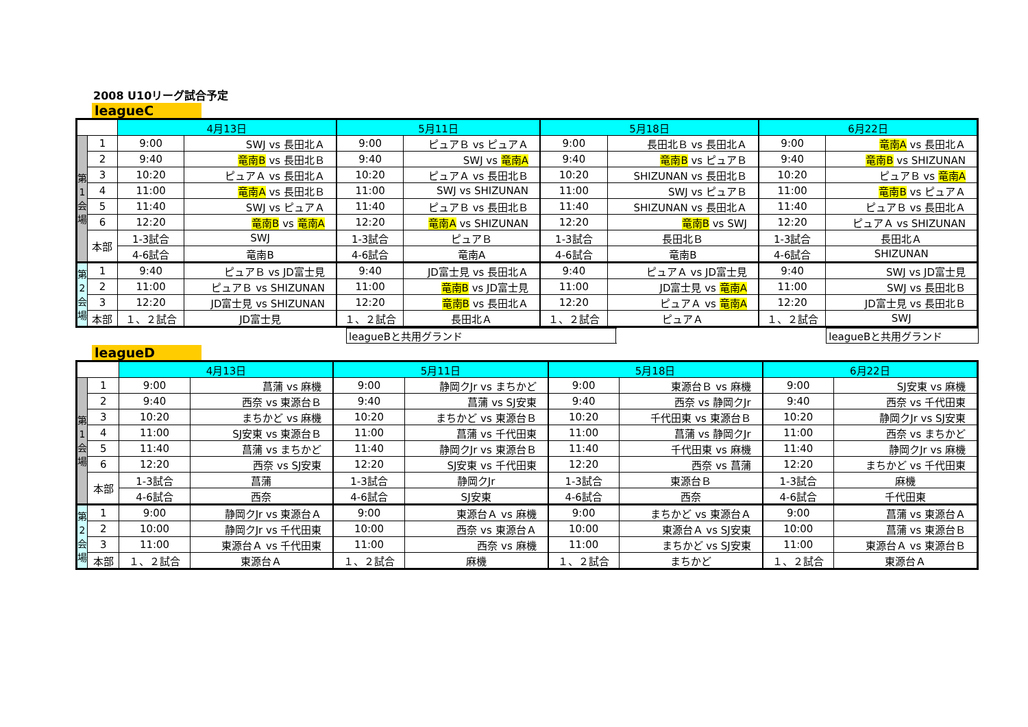2008 U10リーグ試合予定
leagueC
| | | 4月13日 | | 5月11日 | | 5月18日 | | 6月22日 | |
| --- | --- | --- | --- | --- | --- | --- | --- | --- | --- |
| 第 1 会 場 | 1 | 9:00 | SWJ vs 長田北Ａ | 9:00 | ピュアＢ vs ピュアＡ | 9:00 | 長田北Ｂ vs 長田北Ａ | 9:00 | 竜南A vs 長田北Ａ |
| | 2 | 9:40 | 竜南B vs 長田北Ｂ | 9:40 | SWJ vs 竜南A | 9:40 | 竜南B vs ピュアＢ | 9:40 | 竜南B vs SHIZUNAN |
| | 3 | 10:20 | ピュアＡ vs 長田北Ａ | 10:20 | ピュアＡ vs 長田北Ｂ | 10:20 | SHIZUNAN vs 長田北Ｂ | 10:20 | ピュアＢ vs 竜南A |
| | 4 | 11:00 | 竜南A vs 長田北Ｂ | 11:00 | SWJ vs SHIZUNAN | 11:00 | SWJ vs ピュアＢ | 11:00 | 竜南B vs ピュアＡ |
| | 5 | 11:40 | SWJ vs ピュアＡ | 11:40 | ピュアＢ vs 長田北Ｂ | 11:40 | SHIZUNAN vs 長田北Ａ | 11:40 | ピュアＢ vs 長田北Ａ |
| | 6 | 12:20 | 竜南B vs 竜南A | 12:20 | 竜南A vs SHIZUNAN | 12:20 | 竜南B vs SWJ | 12:20 | ピュアＡ vs SHIZUNAN |
| | 本部 | 1-3試合 | SWJ | 1-3試合 | ピュアＢ | 1-3試合 | 長田北Ｂ | 1-3試合 | 長田北Ａ |
| | | 4-6試合 | 竜南B | 4-6試合 | 竜南A | 4-6試合 | 竜南B | 4-6試合 | SHIZUNAN |
| 第 2 会 場 | 1 | 9:40 | ピュアＢ vs JD富士見 | 9:40 | JD富士見 vs 長田北Ａ | 9:40 | ピュアＡ vs JD富士見 | 9:40 | SWJ vs JD富士見 |
| | 2 | 11:00 | ピュアＢ vs SHIZUNAN | 11:00 | 竜南B vs JD富士見 | 11:00 | JD富士見 vs 竜南A | 11:00 | SWJ vs 長田北Ｂ |
| | 3 | 12:20 | JD富士見 vs SHIZUNAN | 12:20 | 竜南B vs 長田北Ａ | 12:20 | ピュアＡ vs 竜南A | 12:20 | JD富士見 vs 長田北Ｂ |
| | 本部 | １、２試合 | JD富士見 | １、２試合 | 長田北Ａ | １、２試合 | ピュアＡ | １、２試合 | SWJ |
| | leagueBと共用グランド | | leagueBと共用グランド |
leagueD
| | | 4月13日 | | 5月11日 | | 5月18日 | | 6月22日 | |
| --- | --- | --- | --- | --- | --- | --- | --- | --- | --- |
| 第 1 会 場 | 1 | 9:00 | 菖蒲 vs 麻機 | 9:00 | 静岡クJr vs まちかど | 9:00 | 東源台Ｂ vs 麻機 | 9:00 | SJ安東 vs 麻機 |
| | 2 | 9:40 | 西奈 vs 東源台Ｂ | 9:40 | 菖蒲 vs SJ安東 | 9:40 | 西奈 vs 静岡クJr | 9:40 | 西奈 vs 千代田東 |
| | 3 | 10:20 | まちかど vs 麻機 | 10:20 | まちかど vs 東源台Ｂ | 10:20 | 千代田東 vs 東源台Ｂ | 10:20 | 静岡クJr vs SJ安東 |
| | 4 | 11:00 | SJ安東 vs 東源台Ｂ | 11:00 | 菖蒲 vs 千代田東 | 11:00 | 菖蒲 vs 静岡クJr | 11:00 | 西奈 vs まちかど |
| | 5 | 11:40 | 菖蒲 vs まちかど | 11:40 | 静岡クJr vs 東源台Ｂ | 11:40 | 千代田東 vs 麻機 | 11:40 | 静岡クJr vs 麻機 |
| | 6 | 12:20 | 西奈 vs SJ安東 | 12:20 | SJ安東 vs 千代田東 | 12:20 | 西奈 vs 菖蒲 | 12:20 | まちかど vs 千代田東 |
| | 本部 | 1-3試合 | 菖蒲 | 1-3試合 | 静岡クJr | 1-3試合 | 東源台Ｂ | 1-3試合 | 麻機 |
| | | 4-6試合 | 西奈 | 4-6試合 | SJ安東 | 4-6試合 | 西奈 | 4-6試合 | 千代田東 |
| 第 2 会 場 | 1 | 9:00 | 静岡クJr vs 東源台Ａ | 9:00 | 東源台Ａ vs 麻機 | 9:00 | まちかど vs 東源台Ａ | 9:00 | 菖蒲 vs 東源台Ａ |
| | 2 | 10:00 | 静岡クJr vs 千代田東 | 10:00 | 西奈 vs 東源台Ａ | 10:00 | 東源台Ａ vs SJ安東 | 10:00 | 菖蒲 vs 東源台Ｂ |
| | 3 | 11:00 | 東源台Ａ vs 千代田東 | 11:00 | 西奈 vs 麻機 | 11:00 | まちかど vs SJ安東 | 11:00 | 東源台Ａ vs 東源台Ｂ |
| | 本部 | １、２試合 | 東源台Ａ | １、２試合 | 麻機 | １、２試合 | まちかど | １、２試合 | 東源台Ａ |